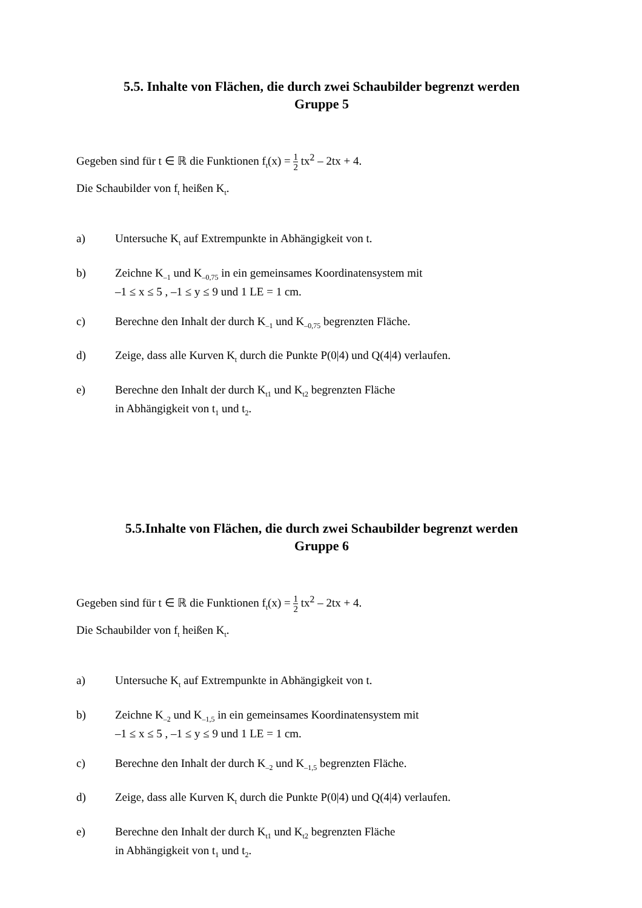5.5. Inhalte von Flächen, die durch zwei Schaubilder begrenzt werden
Gruppe 5
Gegeben sind für t ∈ ℝ die Funktionen f<sub>t</sub>(x) = 1 2 tx<sup>2</sup> – 2tx + 4.
Die Schaubilder von f<sub>t</sub> heißen K<sub>t</sub>.
a) Untersuche K<sub>t</sub> auf Extrempunkte in Abhängigkeit von t.
b) Zeichne K<sub>–1</sub> und K<sub>–0,75</sub> in ein gemeinsames Koordinatensystem mit
–1 ≤ x ≤ 5 , –1 ≤ y ≤ 9 und 1 LE = 1 cm.
c) Berechne den Inhalt der durch K<sub>–1</sub> und K<sub>–0,75</sub> begrenzten Fläche.
d) Zeige, dass alle Kurven K<sub>t</sub> durch die Punkte P(0|4) und Q(4|4) verlaufen.
e) Berechne den Inhalt der durch K<sub>t1</sub> und K<sub>t2</sub> begrenzten Fläche
in Abhängigkeit von t<sub>1</sub> und t<sub>2</sub>.
5.5.Inhalte von Flächen, die durch zwei Schaubilder begrenzt werden
Gruppe 6
Gegeben sind für t ∈ ℝ die Funktionen f<sub>t</sub>(x) = 1 2 tx<sup>2</sup> – 2tx + 4.
Die Schaubilder von f<sub>t</sub> heißen K<sub>t</sub>.
a) Untersuche K<sub>t</sub> auf Extrempunkte in Abhängigkeit von t.
b) Zeichne K<sub>–2</sub> und K<sub>–1,5</sub> in ein gemeinsames Koordinatensystem mit
–1 ≤ x ≤ 5 , –1 ≤ y ≤ 9 und 1 LE = 1 cm.
c) Berechne den Inhalt der durch K<sub>–2</sub> und K<sub>–1,5</sub> begrenzten Fläche.
d) Zeige, dass alle Kurven K<sub>t</sub> durch die Punkte P(0|4) und Q(4|4) verlaufen.
e) Berechne den Inhalt der durch K<sub>t1</sub> und K<sub>t2</sub> begrenzten Fläche
in Abhängigkeit von t<sub>1</sub> und t<sub>2</sub>.